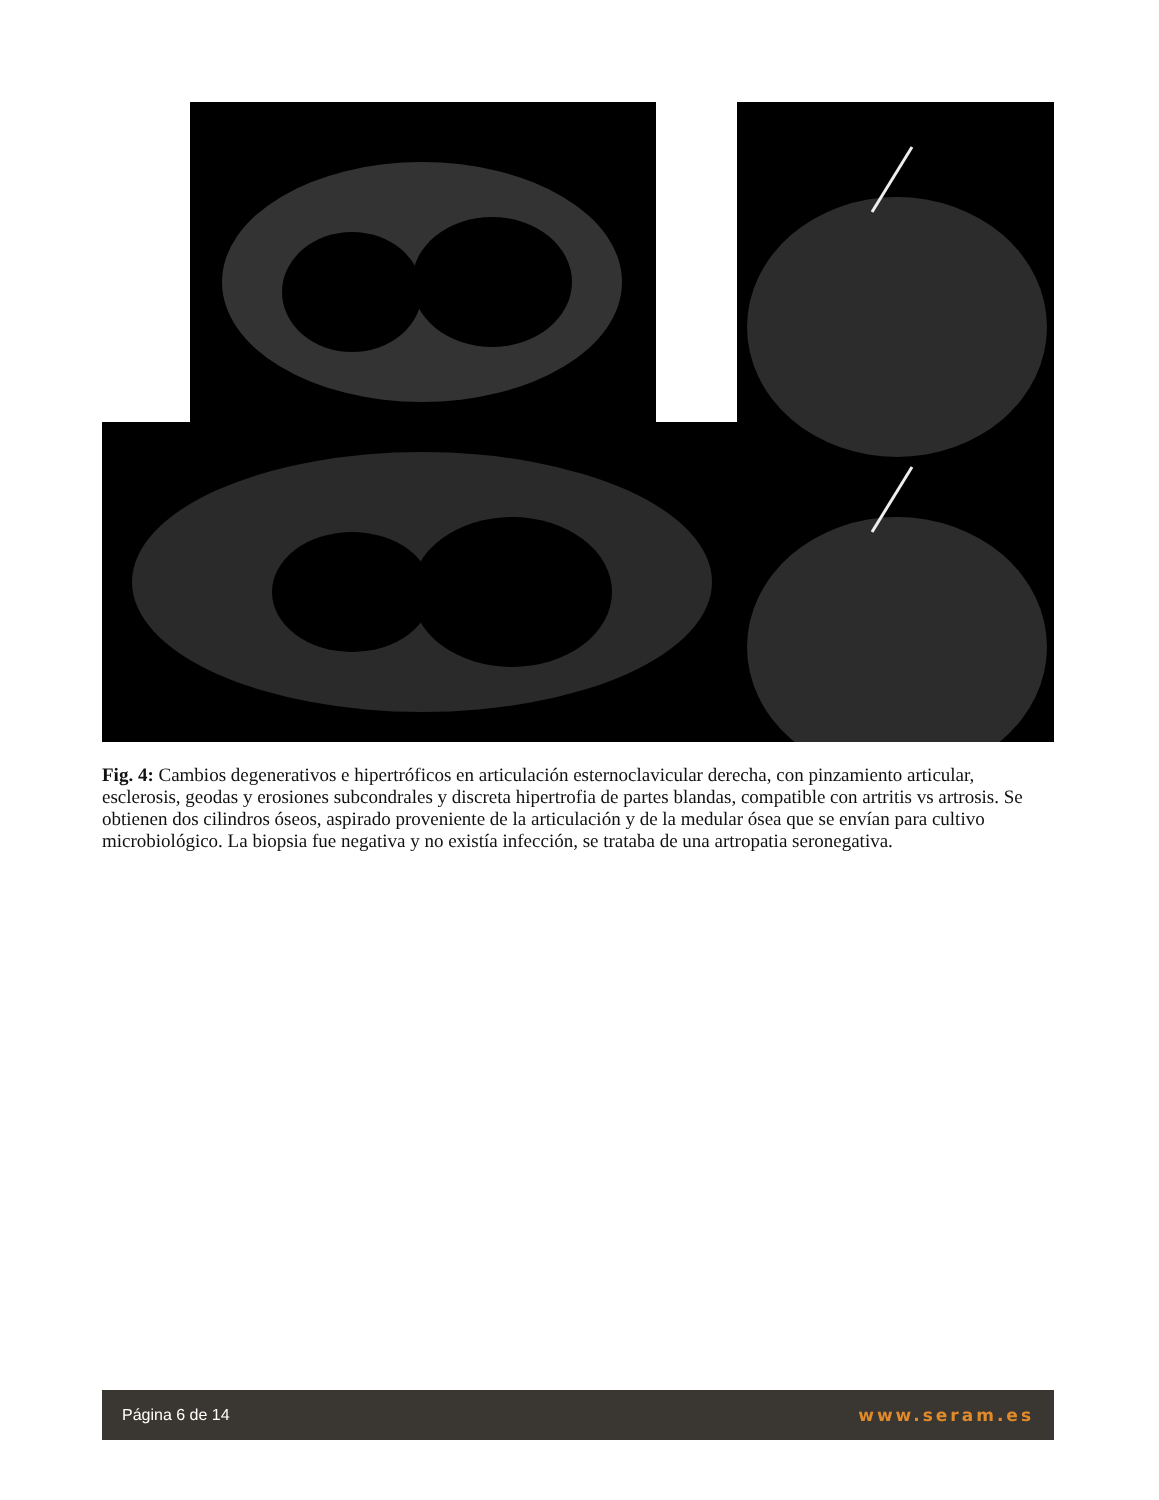Fig. 4: Cambios degenerativos e hipertróficos en articulación esternoclavicular derecha, con pinzamiento articular, esclerosis, geodas y erosiones subcondrales y discreta hipertrofia de partes blandas, compatible con artritis vs artrosis. Se obtienen dos cilindros óseos, aspirado proveniente de la articulación y de la medular ósea que se envían para cultivo microbiológico. La biopsia fue negativa y no existía infección, se trataba de una artropatia seronegativa.
Página 6 de 14 www.seram.es